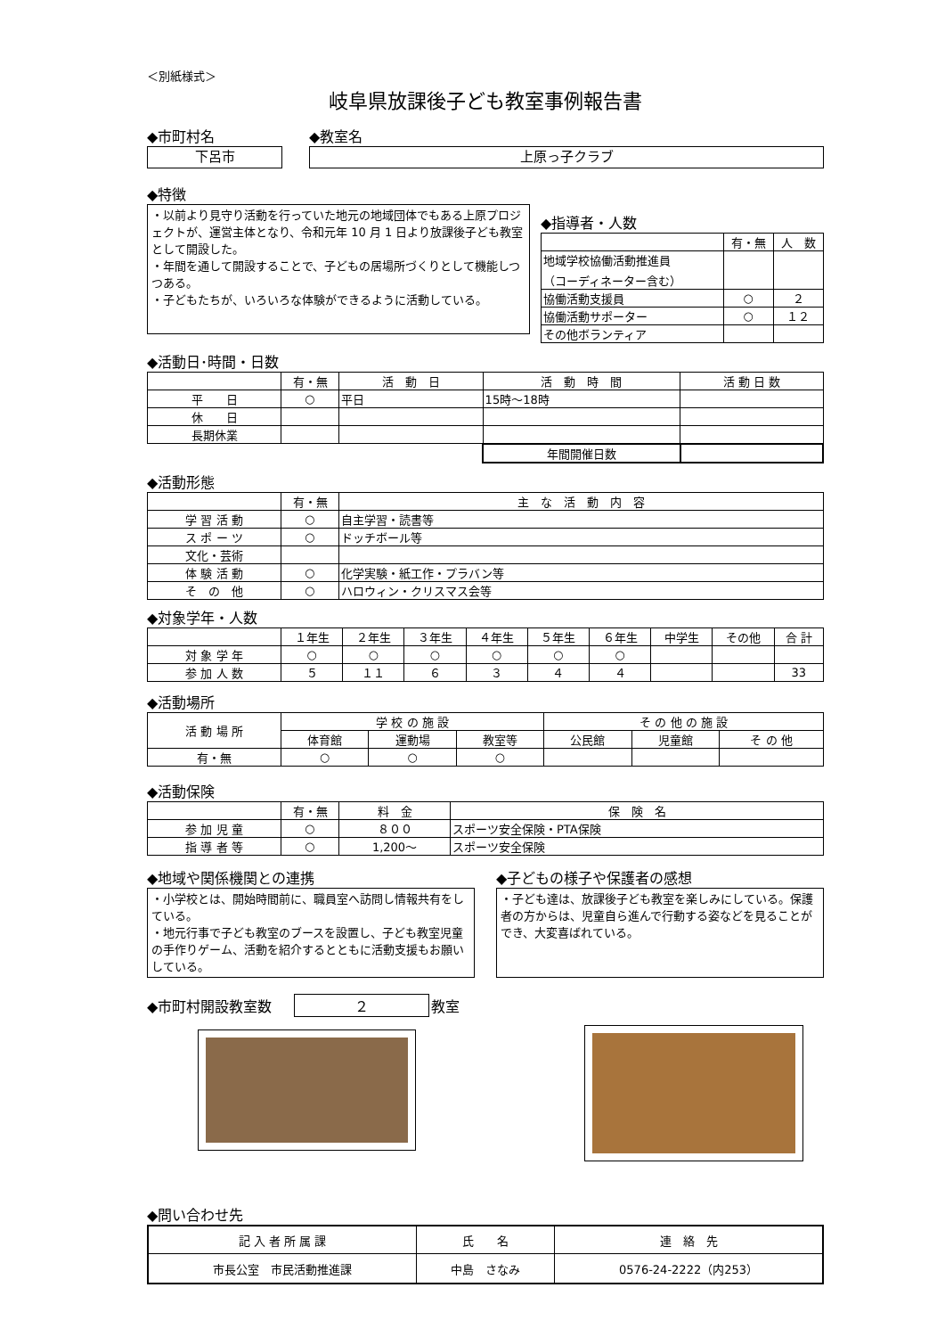＜別紙様式＞
岐阜県放課後子ども教室事例報告書
◆市町村名
下呂市
◆教室名
上原っ子クラブ
◆特徴
・以前より見守り活動を行っていた地元の地域団体でもある上原プロジェクトが、運営主体となり、令和元年 10 月 1 日より放課後子ども教室として開設した。
・年間を通して開設することで、子どもの居場所づくりとして機能しつつある。
・子どもたちが、いろいろな体験ができるように活動している。
◆指導者・人数
| | 有・無 | 人 数 |
| 地域学校協働活動推進員 （コーディネーター含む） | | |
| 協働活動支援員 | ○ | ２ |
| 協働活動サポーター | ○ | １２ |
| その他ボランティア | | |
◆活動日･時間・日数
| | 有・無 | 活 動 日 | 活 動 時 間 | 活 動 日 数 |
| 平 日 | ○ | 平日 | 15時～18時 | |
| 休 日 | | | | |
| 長期休業 | | | | |
| | | | 年間開催日数 | |
◆活動形態
| | 有・無 | 主 な 活 動 内 容 |
| 学 習 活 動 | ○ | 自主学習・読書等 |
| ス ポ ー ツ | ○ | ドッチボール等 |
| 文化・芸術 | | |
| 体 験 活 動 | ○ | 化学実験・紙工作・プラバン等 |
| そ の 他 | ○ | ハロウィン・クリスマス会等 |
◆対象学年・人数
| | １年生 | ２年生 | ３年生 | ４年生 | ５年生 | ６年生 | 中学生 | その他 | 合 計 |
| 対 象 学 年 | ○ | ○ | ○ | ○ | ○ | ○ | | | |
| 参 加 人 数 | ５ | １１ | ６ | ３ | ４ | ４ | | | 33 |
◆活動場所
| 活 動 場 所 | 学 校 の 施 設 | | | そ の 他 の 施 設 | | |
| | 体育館 | 運動場 | 教室等 | 公民館 | 児童館 | そ の 他 |
| 有・無 | ○ | ○ | ○ | | | |
◆活動保険
| | 有・無 | 料 金 | 保 険 名 |
| 参 加 児 童 | ○ | ８００ | スポーツ安全保険・PTA保険 |
| 指 導 者 等 | ○ | 1,200～ | スポーツ安全保険 |
◆地域や関係機関との連携
・小学校とは、開始時間前に、職員室へ訪問し情報共有をしている。
・地元行事で子ども教室のブースを設置し、子ども教室児童の手作りゲーム、活動を紹介するとともに活動支援もお願いしている。
◆子どもの様子や保護者の感想
・子ども達は、放課後子ども教室を楽しみにしている。保護者の方からは、児童自ら進んで行動する姿などを見ることができ、大変喜ばれている。
◆市町村開設教室数 ２ 教室
◆問い合わせ先
| 記 入 者 所 属 課 | 氏 名 | 連 絡 先 |
| 市長公室 市民活動推進課 | 中島 さなみ | 0576-24-2222（内253） |